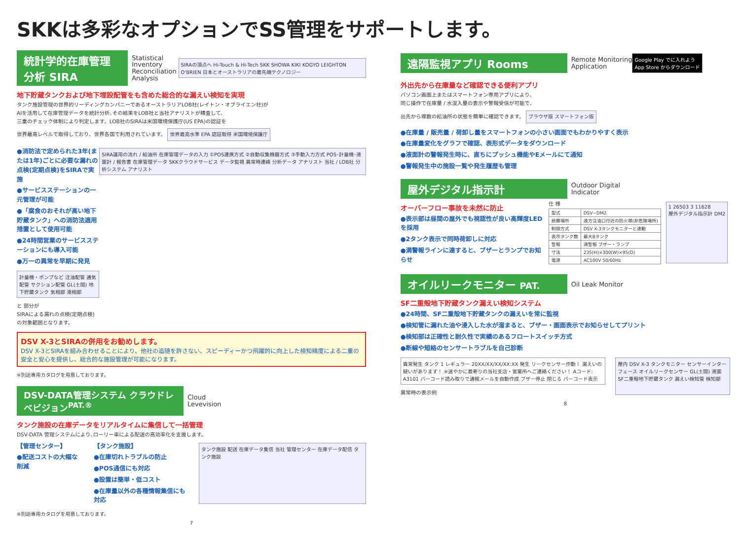SKKは多彩なオプションでSS管理をサポートします。
統計学的在庫管理分析 SIRA
Statistical Inventory
Reconciliation Analysis
SIRAの頂点へ Hi-Touch & Hi-Tech SKK SHOWA KIKI KOGYO LEIGHTON O'BRIEN 日本とオーストラリアの最先端テクノロジー
地下貯蔵タンクおよび地下埋設配管をも含めた総合的な漏えい検知を実現
タンク施設管理の世界的リーディングカンパニーであるオーストラリアLOB社(レイトン・オブライエン社)が
AIを活用して在庫管理データを統計分析､その結果をLOB社と当社アナリストが精査して、
三重のチェック体制により判定します。LOB社のSIRAは米国環境保護庁(US EPA)の認証を
世界最高レベルで取得しており、世界各国で利用されています。 世界最高水準 EPA 認証取得 米国環境保護庁
●消防法で定められた3年(または1年)ごとに必要な漏れの点検(定期点検)をSIRAで実施
●サービスステーションの一元管理が可能
●「腐食のおそれが高い地下貯蔵タンク」への消防法適用措置として使用可能
●24時間営業のサービスステーションにも導入可能
●万一の異常を早期に発見
計量機・ポンプなど 注油配管 通気配管 サクション配管 GL(土間) 地下貯蔵タンク 気相部 液相部
と 部分が
SIRAによる漏れの点検(定期点検)の対象範囲となります。
SIRA運用の流れ / 給油所 在庫管理データの入力 ①POS連携方式 ②自動収集機器方式 ③手動入力方式 POS･計量機･液面計 / 報告書 在庫管理データ SKKクラウドサービス データ監視 異常時連絡 分析データ アナリスト 当社 / LOB社 分析システム アナリスト
DSV X-3とSIRAの併用をお勧めします。
DSV X-3とSIRAを組み合わせることにより、他社の追随を許さない、スピーディーかつ飛躍的に向上した検知精度による二重の安全と安心を提供し、総合的な施設管理が可能になります。
※別途専用カタログを用意しております。
DSV-DATA管理システム クラウドレベビジョン<sup>PAT.®</sup>
Cloud
Levevision
タンク施設の在庫データをリアルタイムに集信して一括管理
DSV-DATA 管理システムにより､ローリー車による配送の高効率化を支援します。
【管理センター】
●配送コストの大幅な削減
【タンク施設】
●在庫切れトラブルの防止
●POS通信にも対応
●設置は簡単・低コスト
●在庫量以外の各種情報集信にも対応
タンク施設 配送 在庫データ集信 当社 管理センター 在庫データ配信 タンク施設
※別途専用カタログを用意しております。
7
遠隔監視アプリ Rooms
Remote Monitoring
Application
Google Play でに入れよう
App Store からダウンロード
外出先から在庫量など確認できる便利アプリ
パソコン画面上またはスマートフォン専用アプリにより、
同じ操作で在庫量 / 水混入量の表示や警報受信が可能で、
出先から複数の給油所の状態を簡単に確認できます。 ブラウザ版 スマートフォン版
●在庫量 / 販売量 / 荷卸し量をスマートフォンの小さい画面でもわかりやすく表示
●在庫量変化をグラフで確認、表形式データをダウンロード
●液面計の警報発生時に、直ちにプッシュ機能やEメールにて通知
●警報発生中の施設一覧や発生履歴も管理
屋外デジタル指示計
Outdoor Digital
Indicator
オーバーフロー事故を未然に防止
●表示部は昼間の屋外でも視認性が良い高輝度LEDを採用
●2タンク表示で同時荷卸しに対応
●満警報ラインに達すると、ブザーとランプでお知らせ
仕 様
| 型式 | DSV−DM2 |
| 設置場所 | 遠方注油口付近の防火塀(非危険場所) |
| 制御方式 | DSV X-3タンクモニターと連動 |
| 表示タンク数 | 最大8タンク |
| 警報 | 満警報 ブザー・ランプ |
| 寸法 | 235(H)×300(W)×95(D) |
| 電源 | AC100V 50/60Hz |
1 26503 3 11628
屋外デジタル指示計 DM2
オイルリークモニター PAT.
Oil Leak Monitor
SF二重殻地下貯蔵タンク漏えい検知システム
●24時間、SF二重殻地下貯蔵タンクの漏えいを常に監視
●検知管に漏れた油や浸入した水が溜まると、ブザー・画面表示でお知らせしてプリント
●検知部は正確性と耐久性で実績のあるフロートスイッチ方式
●断線や短絡のセンサートラブルを自己診断
異常発生 タンク 1 レギュラー 20XX/XX/XX/XX:XX 発生 リークセンサー作動！ 漏えいの疑いがあります！ ※速やかに最寄りの当社支店・営業所へご連絡ください！ Aコード: A3101 バーコード読み取りで通報メールを自動作成 ブザー停止 閉じる バーコード表示
異常時の表示例
屋内 DSV X-3 タンクモニター センサーインターフェース オイルリークセンサー GL(土間) 液面 SF二重殻地下貯蔵タンク 漏えい検知管 検知部
8